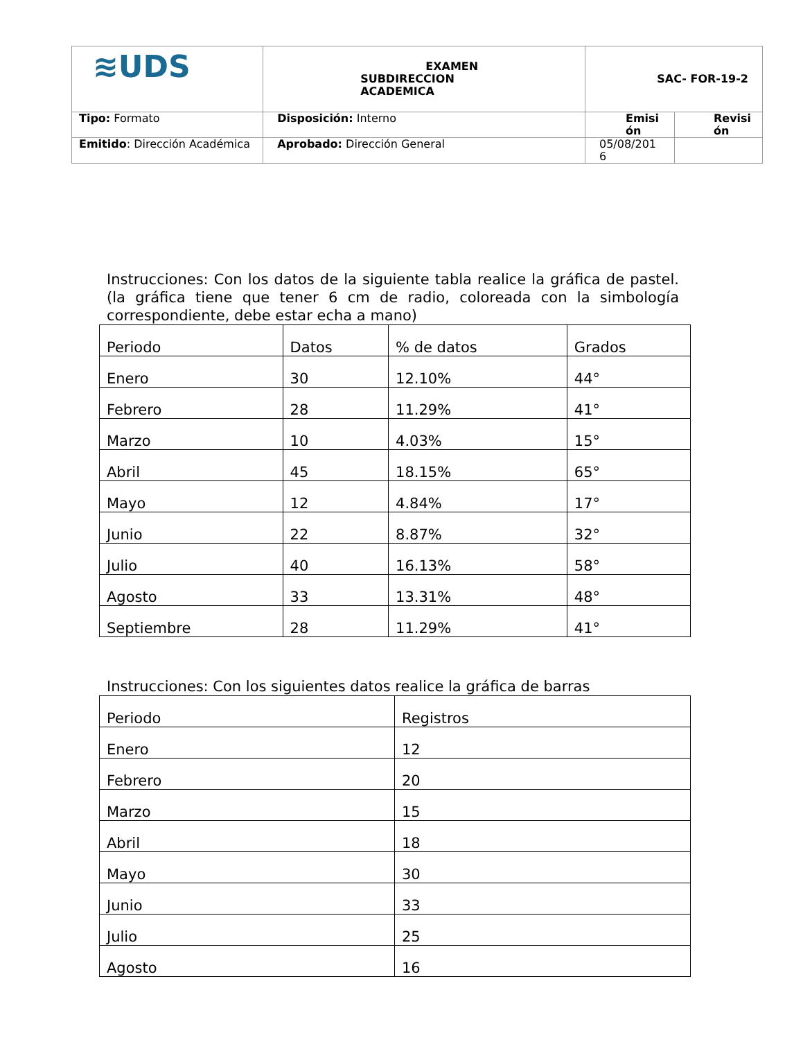| ≋UDS | EXAMEN SUBDIRECCION ACADEMICA | SAC- FOR-19-2 | |
| Tipo: Formato | Disposición: Interno | Emisi ón | Revisi ón |
| Emitido : Dirección Académica | Aprobado: Dirección General | 05/08/201 6 | |
Instrucciones: Con los datos de la siguiente tabla realice la gráfica de pastel. (la gráfica tiene que tener 6 cm de radio, coloreada con la simbología correspondiente, debe estar echa a mano)
| Periodo | Datos | % de datos | Grados |
| Enero | 30 | 12.10% | 44° |
| Febrero | 28 | 11.29% | 41° |
| Marzo | 10 | 4.03% | 15° |
| Abril | 45 | 18.15% | 65° |
| Mayo | 12 | 4.84% | 17° |
| Junio | 22 | 8.87% | 32° |
| Julio | 40 | 16.13% | 58° |
| Agosto | 33 | 13.31% | 48° |
| Septiembre | 28 | 11.29% | 41° |
Instrucciones: Con los siguientes datos realice la gráfica de barras
| Periodo | Registros |
| Enero | 12 |
| Febrero | 20 |
| Marzo | 15 |
| Abril | 18 |
| Mayo | 30 |
| Junio | 33 |
| Julio | 25 |
| Agosto | 16 |